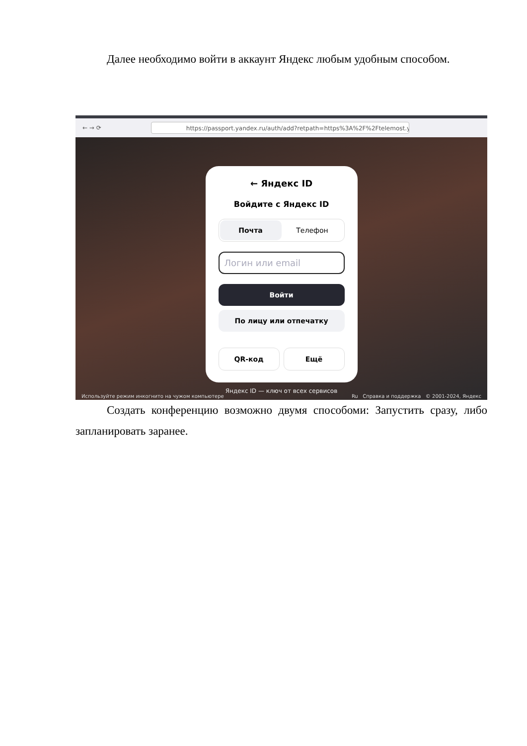Далее необходимо войти в аккаунт Яндекс любым удобным способом.
← → ⟳
https://passport.yandex.ru/auth/add?retpath=https%3A%2F%2Ftelemost.yandex.r
← Яндекс ID
Войдите с Яндекс ID
Почта Телефон
Логин или email
Войти
По лицу или отпечатку
QR-код Ещё
Яндекс ID — ключ от всех сервисов
Используйте режим инкогнито на чужом компьютере Ru Справка и поддержка © 2001-2024, Яндекс
Создать конференцию возможно двумя способоми: Запустить сразу, либо запланировать заранее.